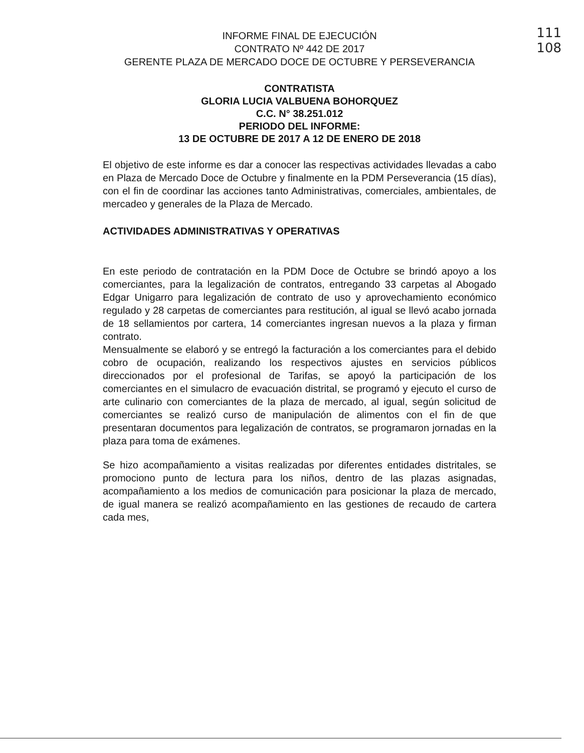111
108
INFORME FINAL DE EJECUCIÓN
CONTRATO Nº 442 DE 2017
GERENTE PLAZA DE MERCADO DOCE DE OCTUBRE Y PERSEVERANCIA
CONTRATISTA
GLORIA LUCIA VALBUENA BOHORQUEZ
C.C. N° 38.251.012
PERIODO DEL INFORME:
13 DE OCTUBRE DE 2017 A 12 DE ENERO DE 2018
El objetivo de este informe es dar a conocer las respectivas actividades llevadas a cabo en Plaza de Mercado Doce de Octubre y finalmente en la PDM Perseverancia (15 días), con el fin de coordinar las acciones tanto Administrativas, comerciales, ambientales, de mercadeo y generales de la Plaza de Mercado.
ACTIVIDADES ADMINISTRATIVAS Y OPERATIVAS
En este periodo de contratación en la PDM Doce de Octubre se brindó apoyo a los comerciantes, para la legalización de contratos, entregando 33 carpetas al Abogado Edgar Unigarro para legalización de contrato de uso y aprovechamiento económico regulado y 28 carpetas de comerciantes para restitución, al igual se llevó acabo jornada de 18 sellamientos por cartera, 14 comerciantes ingresan nuevos a la plaza y firman contrato.
Mensualmente se elaboró y se entregó la facturación a los comerciantes para el debido cobro de ocupación, realizando los respectivos ajustes en servicios públicos direccionados por el profesional de Tarifas, se apoyó la participación de los comerciantes en el simulacro de evacuación distrital, se programó y ejecuto el curso de arte culinario con comerciantes de la plaza de mercado, al igual, según solicitud de comerciantes se realizó curso de manipulación de alimentos con el fin de que presentaran documentos para legalización de contratos, se programaron jornadas en la plaza para toma de exámenes.
Se hizo acompañamiento a visitas realizadas por diferentes entidades distritales, se promociono punto de lectura para los niños, dentro de las plazas asignadas, acompañamiento a los medios de comunicación para posicionar la plaza de mercado, de igual manera se realizó acompañamiento en las gestiones de recaudo de cartera cada mes,